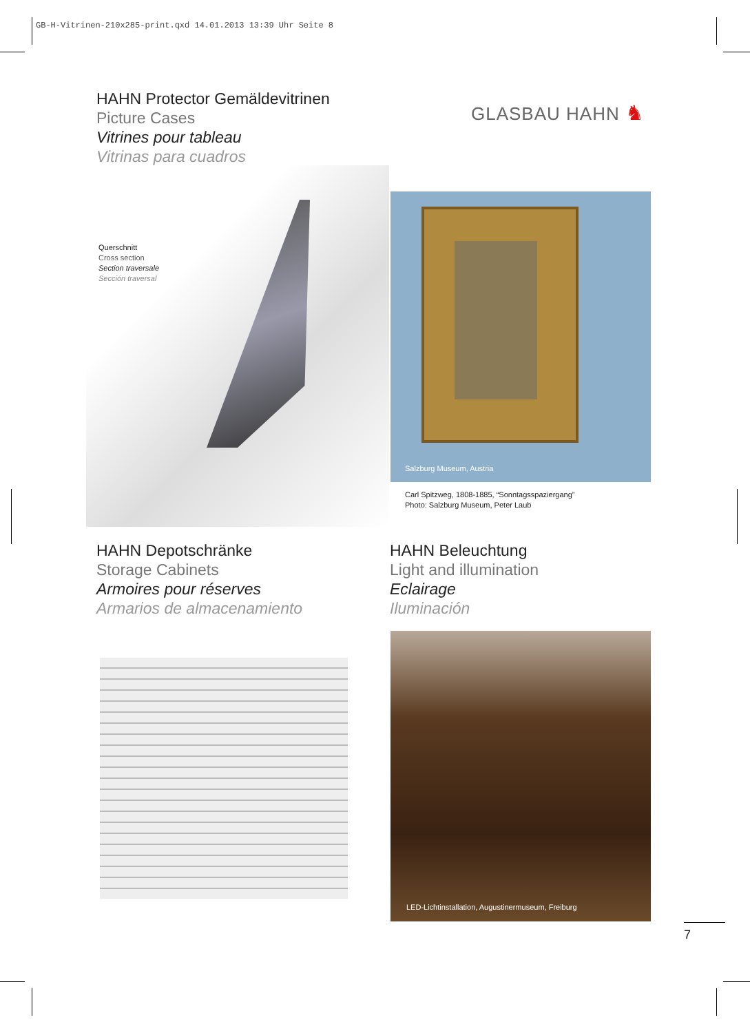GB-H-Vitrinen-210x285-print.qxd 14.01.2013 13:39 Uhr Seite 8
HAHN Protector Gemäldevitrinen
Picture Cases
Vitrines pour tableau
Vitrinas para cuadros
GLASBAU HAHN ♞
Querschnitt
Cross section
Section traversale
Sección traversal
Salzburg Museum, Austria
Carl Spitzweg, 1808-1885, “Sonntagsspaziergang”
Photo: Salzburg Museum, Peter Laub
HAHN Depotschränke
Storage Cabinets
Armoires pour réserves
Armarios de almacenamiento
HAHN Beleuchtung
Light and illumination
Eclairage
Iluminación
LED-Lichtinstallation, Augustinermuseum, Freiburg
7